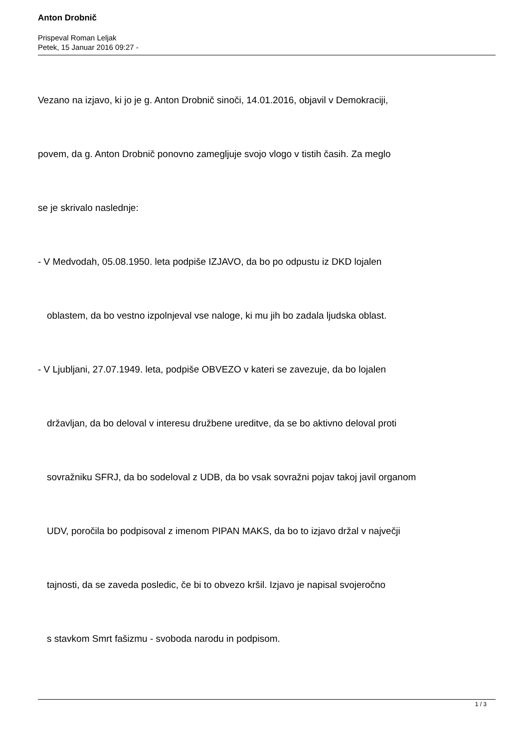Anton Drobnič
Prispeval Roman Leljak
Petek, 15 Januar 2016 09:27 -
Vezano na izjavo, ki jo je g. Anton Drobnič sinoči, 14.01.2016, objavil v Demokraciji,
povem, da g. Anton Drobnič ponovno zamegljuje svojo vlogo v tistih časih. Za meglo
se je skrivalo naslednje:
- V Medvodah, 05.08.1950. leta podpiše IZJAVO, da bo po odpustu iz DKD lojalen
oblastem, da bo vestno izpolnjeval vse naloge, ki mu jih bo zadala ljudska oblast.
- V Ljubljani, 27.07.1949. leta, podpiše OBVEZO v kateri se zavezuje, da bo lojalen
državljan, da bo deloval v interesu družbene ureditve, da se bo aktivno deloval proti
sovražniku SFRJ, da bo sodeloval z UDB, da bo vsak sovražni pojav takoj javil organom
UDV, poročila bo podpisoval z imenom PIPAN MAKS, da bo to izjavo držal v največji
tajnosti, da se zaveda posledic, če bi to obvezo kršil. Izjavo je napisal svojeročno
s stavkom Smrt fašizmu - svoboda narodu in podpisom.
1 / 3